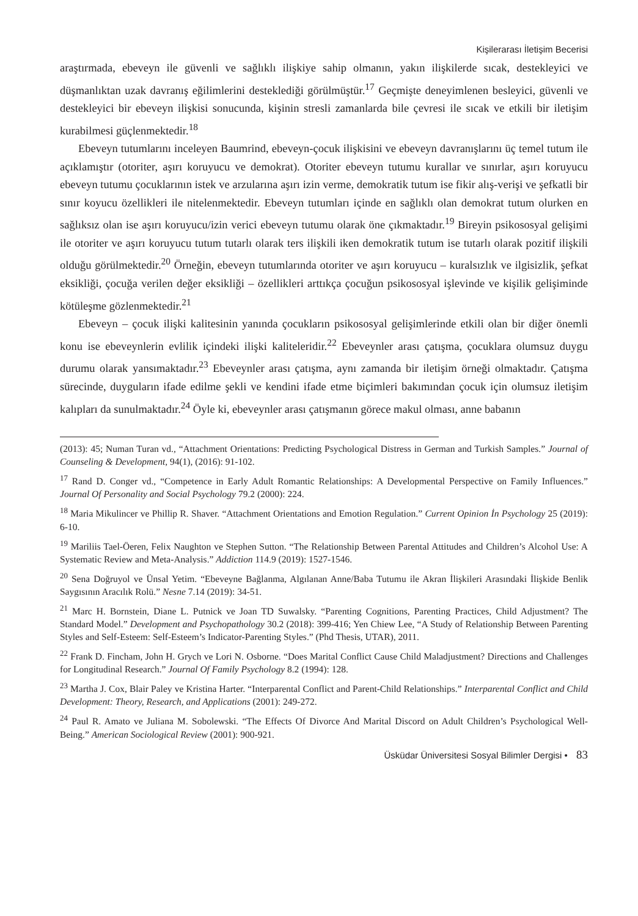Kişilerarası İletişim Becerisi
araştırmada, ebeveyn ile güvenli ve sağlıklı ilişkiye sahip olmanın, yakın ilişkilerde sıcak, destekleyici ve düşmanlıktan uzak davranış eğilimlerini desteklediği görülmüştür.<sup>17</sup> Geçmişte deneyimlenen besleyici, güvenli ve destekleyici bir ebeveyn ilişkisi sonucunda, kişinin stresli zamanlarda bile çevresi ile sıcak ve etkili bir iletişim kurabilmesi güçlenmektedir.<sup>18</sup>
Ebeveyn tutumlarını inceleyen Baumrind, ebeveyn-çocuk ilişkisini ve ebeveyn davranışlarını üç temel tutum ile açıklamıştır (otoriter, aşırı koruyucu ve demokrat). Otoriter ebeveyn tutumu kurallar ve sınırlar, aşırı koruyucu ebeveyn tutumu çocuklarının istek ve arzularına aşırı izin verme, demokratik tutum ise fikir alış-verişi ve şefkatli bir sınır koyucu özellikleri ile nitelenmektedir. Ebeveyn tutumları içinde en sağlıklı olan demokrat tutum olurken en sağlıksız olan ise aşırı koruyucu/izin verici ebeveyn tutumu olarak öne çıkmaktadır.<sup>19</sup> Bireyin psikososyal gelişimi ile otoriter ve aşırı koruyucu tutum tutarlı olarak ters ilişkili iken demokratik tutum ise tutarlı olarak pozitif ilişkili olduğu görülmektedir.<sup>20</sup> Örneğin, ebeveyn tutumlarında otoriter ve aşırı koruyucu – kuralsızlık ve ilgisizlik, şefkat eksikliği, çocuğa verilen değer eksikliği – özellikleri arttıkça çocuğun psikososyal işlevinde ve kişilik gelişiminde kötüleşme gözlenmektedir.<sup>21</sup>
Ebeveyn – çocuk ilişki kalitesinin yanında çocukların psikososyal gelişimlerinde etkili olan bir diğer önemli konu ise ebeveynlerin evlilik içindeki ilişki kaliteleridir.<sup>22</sup> Ebeveynler arası çatışma, çocuklara olumsuz duygu durumu olarak yansımaktadır.<sup>23</sup> Ebeveynler arası çatışma, aynı zamanda bir iletişim örneği olmaktadır. Çatışma sürecinde, duyguların ifade edilme şekli ve kendini ifade etme biçimleri bakımından çocuk için olumsuz iletişim kalıpları da sunulmaktadır.<sup>24</sup> Öyle ki, ebeveynler arası çatışmanın görece makul olması, anne babanın
(2013): 45; Numan Turan vd., “Attachment Orientations: Predicting Psychological Distress in German and Turkish Samples.” Journal of Counseling & Development, 94(1), (2016): 91-102.
<sup>17</sup> Rand D. Conger vd., “Competence in Early Adult Romantic Relationships: A Developmental Perspective on Family Influences.” Journal Of Personality and Social Psychology 79.2 (2000): 224.
<sup>18</sup> Maria Mikulincer ve Phillip R. Shaver. “Attachment Orientations and Emotion Regulation.” Current Opinion İn Psychology 25 (2019): 6-10.
<sup>19</sup> Mariliis Tael-Öeren, Felix Naughton ve Stephen Sutton. “The Relationship Between Parental Attitudes and Children’s Alcohol Use: A Systematic Review and Meta-Analysis.” Addiction 114.9 (2019): 1527-1546.
<sup>20</sup> Sena Doğruyol ve Ünsal Yetim. “Ebeveyne Bağlanma, Algılanan Anne/Baba Tutumu ile Akran İlişkileri Arasındaki İlişkide Benlik Saygısının Aracılık Rolü.” Nesne 7.14 (2019): 34-51.
<sup>21</sup> Marc H. Bornstein, Diane L. Putnick ve Joan TD Suwalsky. “Parenting Cognitions, Parenting Practices, Child Adjustment? The Standard Model.” Development and Psychopathology 30.2 (2018): 399-416; Yen Chiew Lee, “A Study of Relationship Between Parenting Styles and Self-Esteem: Self-Esteem’s Indicator-Parenting Styles.” (Phd Thesis, UTAR), 2011.
<sup>22</sup> Frank D. Fincham, John H. Grych ve Lori N. Osborne. “Does Marital Conflict Cause Child Maladjustment? Directions and Challenges for Longitudinal Research.” Journal Of Family Psychology 8.2 (1994): 128.
<sup>23</sup> Martha J. Cox, Blair Paley ve Kristina Harter. “Interparental Conflict and Parent-Child Relationships.” Interparental Conflict and Child Development: Theory, Research, and Applications (2001): 249-272.
<sup>24</sup> Paul R. Amato ve Juliana M. Sobolewski. “The Effects Of Divorce And Marital Discord on Adult Children’s Psychological Well-Being.” American Sociological Review (2001): 900-921.
Üsküdar Üniversitesi Sosyal Bilimler Dergisi • 83